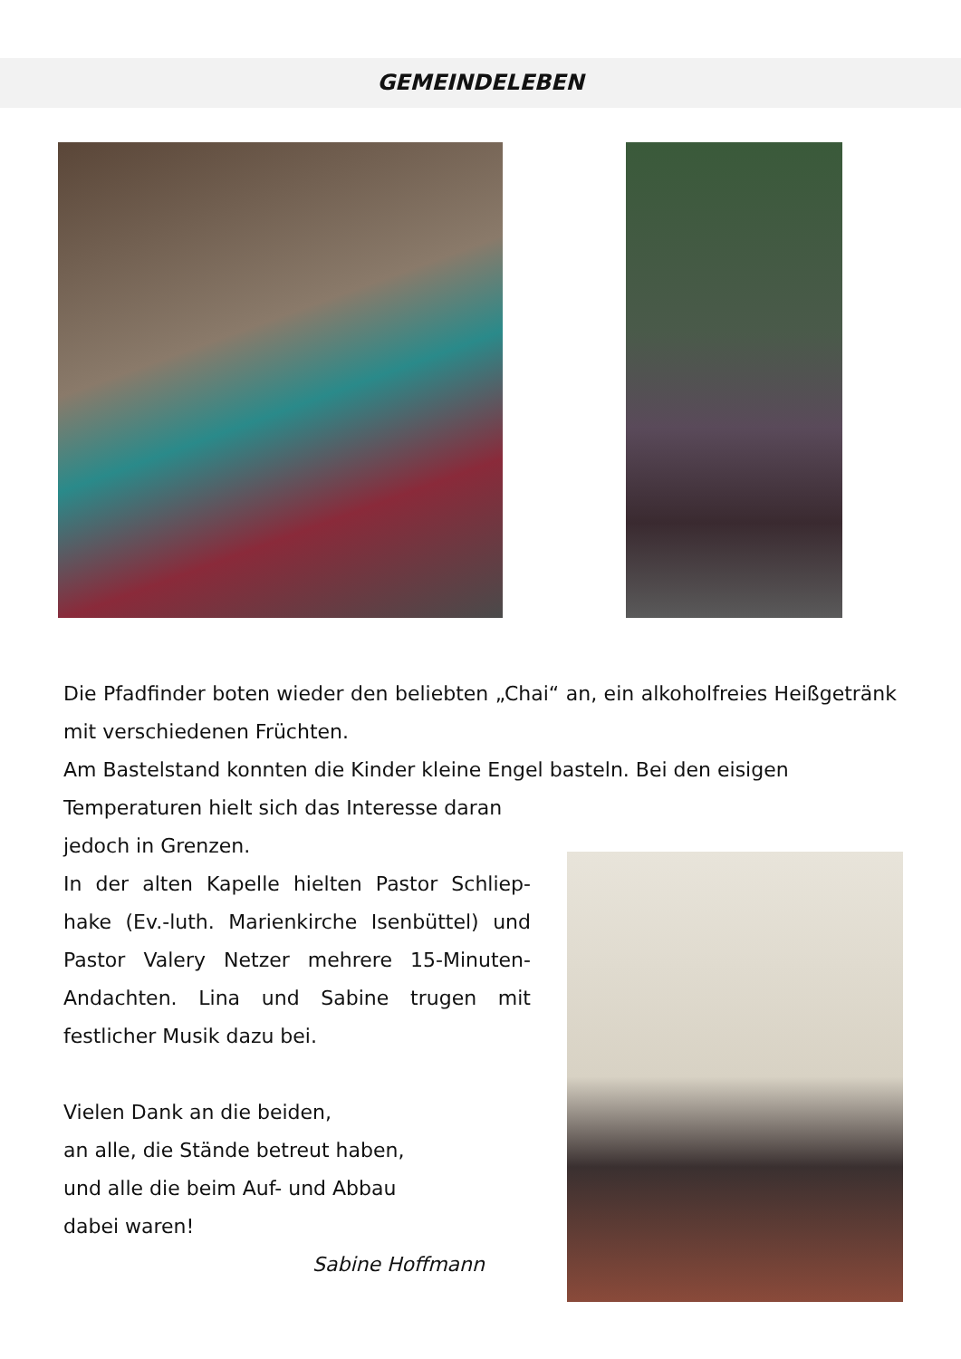GEMEINDELEBEN
Die Pfadfinder boten wieder den beliebten „Chai“ an, ein alkoholfreies Heißgetränk mit verschiedenen Früchten.
Am Bastelstand konnten die Kinder kleine Engel basteln. Bei den eisigen
Temperaturen hielt sich das Interesse daran
jedoch in Grenzen.
In der alten Kapelle hielten Pastor Schliep-hake (Ev.-luth. Marienkirche Isenbüttel) und Pastor Valery Netzer mehrere 15-Minuten-Andachten. Lina und Sabine trugen mit festlicher Musik dazu bei.
Vielen Dank an die beiden,
an alle, die Stände betreut haben,
und alle die beim Auf- und Abbau
dabei waren!
Sabine Hoffmann